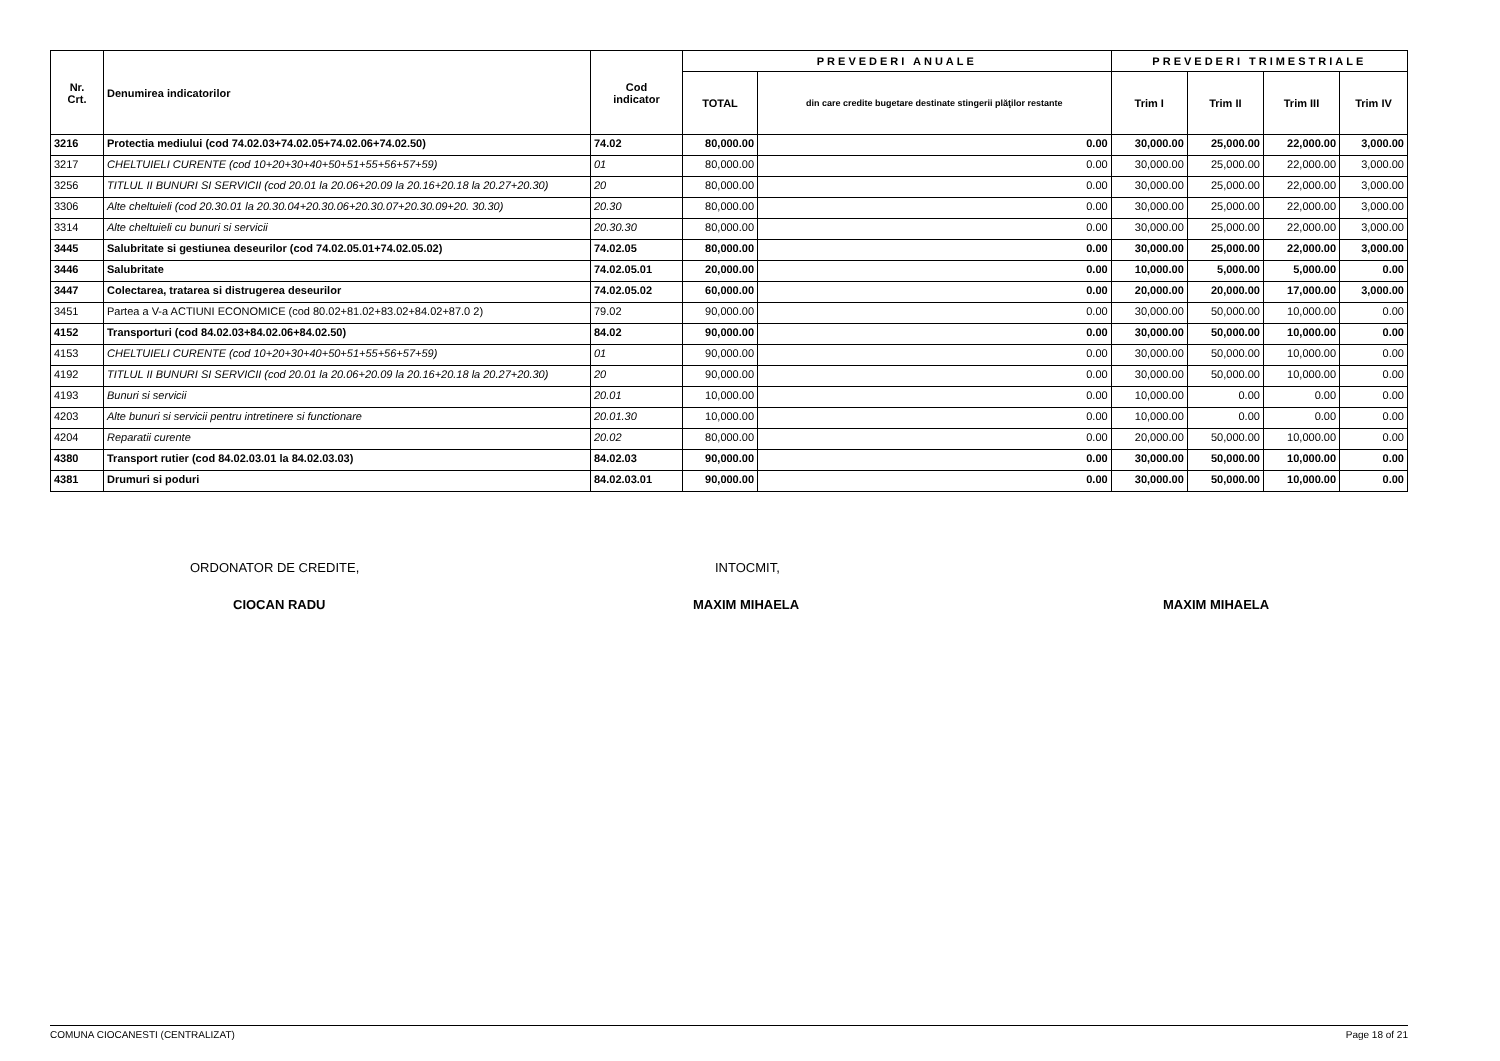| Nr. Crt. | Denumirea indicatorilor | Cod indicator | PREVEDERI ANUALE | | PREVEDERI TRIMESTRIALE | | | |
| --- | --- | --- | --- | --- | --- | --- | --- | --- |
| | | | TOTAL | din care credite bugetare destinate stingerii plăţilor restante | Trim I | Trim II | Trim III | Trim IV |
| 3216 | Protectia mediului (cod 74.02.03+74.02.05+74.02.06+74.02.50) | 74.02 | 80,000.00 | 0.00 | 30,000.00 | 25,000.00 | 22,000.00 | 3,000.00 |
| 3217 | CHELTUIELI CURENTE (cod 10+20+30+40+50+51+55+56+57+59) | 01 | 80,000.00 | 0.00 | 30,000.00 | 25,000.00 | 22,000.00 | 3,000.00 |
| 3256 | TITLUL II BUNURI SI SERVICII (cod 20.01 la 20.06+20.09 la 20.16+20.18 la 20.27+20.30) | 20 | 80,000.00 | 0.00 | 30,000.00 | 25,000.00 | 22,000.00 | 3,000.00 |
| 3306 | Alte cheltuieli (cod 20.30.01 la 20.30.04+20.30.06+20.30.07+20.30.09+20. 30.30) | 20.30 | 80,000.00 | 0.00 | 30,000.00 | 25,000.00 | 22,000.00 | 3,000.00 |
| 3314 | Alte cheltuieli cu bunuri si servicii | 20.30.30 | 80,000.00 | 0.00 | 30,000.00 | 25,000.00 | 22,000.00 | 3,000.00 |
| 3445 | Salubritate si gestiunea deseurilor (cod 74.02.05.01+74.02.05.02) | 74.02.05 | 80,000.00 | 0.00 | 30,000.00 | 25,000.00 | 22,000.00 | 3,000.00 |
| 3446 | Salubritate | 74.02.05.01 | 20,000.00 | 0.00 | 10,000.00 | 5,000.00 | 5,000.00 | 0.00 |
| 3447 | Colectarea, tratarea si distrugerea deseurilor | 74.02.05.02 | 60,000.00 | 0.00 | 20,000.00 | 20,000.00 | 17,000.00 | 3,000.00 |
| 3451 | Partea a V-a ACTIUNI ECONOMICE (cod 80.02+81.02+83.02+84.02+87.0 2) | 79.02 | 90,000.00 | 0.00 | 30,000.00 | 50,000.00 | 10,000.00 | 0.00 |
| 4152 | Transporturi (cod 84.02.03+84.02.06+84.02.50) | 84.02 | 90,000.00 | 0.00 | 30,000.00 | 50,000.00 | 10,000.00 | 0.00 |
| 4153 | CHELTUIELI CURENTE (cod 10+20+30+40+50+51+55+56+57+59) | 01 | 90,000.00 | 0.00 | 30,000.00 | 50,000.00 | 10,000.00 | 0.00 |
| 4192 | TITLUL II BUNURI SI SERVICII (cod 20.01 la 20.06+20.09 la 20.16+20.18 la 20.27+20.30) | 20 | 90,000.00 | 0.00 | 30,000.00 | 50,000.00 | 10,000.00 | 0.00 |
| 4193 | Bunuri si servicii | 20.01 | 10,000.00 | 0.00 | 10,000.00 | 0.00 | 0.00 | 0.00 |
| 4203 | Alte bunuri si servicii pentru intretinere si functionare | 20.01.30 | 10,000.00 | 0.00 | 10,000.00 | 0.00 | 0.00 | 0.00 |
| 4204 | Reparatii curente | 20.02 | 80,000.00 | 0.00 | 20,000.00 | 50,000.00 | 10,000.00 | 0.00 |
| 4380 | Transport rutier (cod 84.02.03.01 la 84.02.03.03) | 84.02.03 | 90,000.00 | 0.00 | 30,000.00 | 50,000.00 | 10,000.00 | 0.00 |
| 4381 | Drumuri si poduri | 84.02.03.01 | 90,000.00 | 0.00 | 30,000.00 | 50,000.00 | 10,000.00 | 0.00 |
ORDONATOR DE CREDITE, INTOCMIT,
CIOCAN RADU MAXIM MIHAELA MAXIM MIHAELA
COMUNA CIOCANESTI (CENTRALIZAT) Page 18 of 21